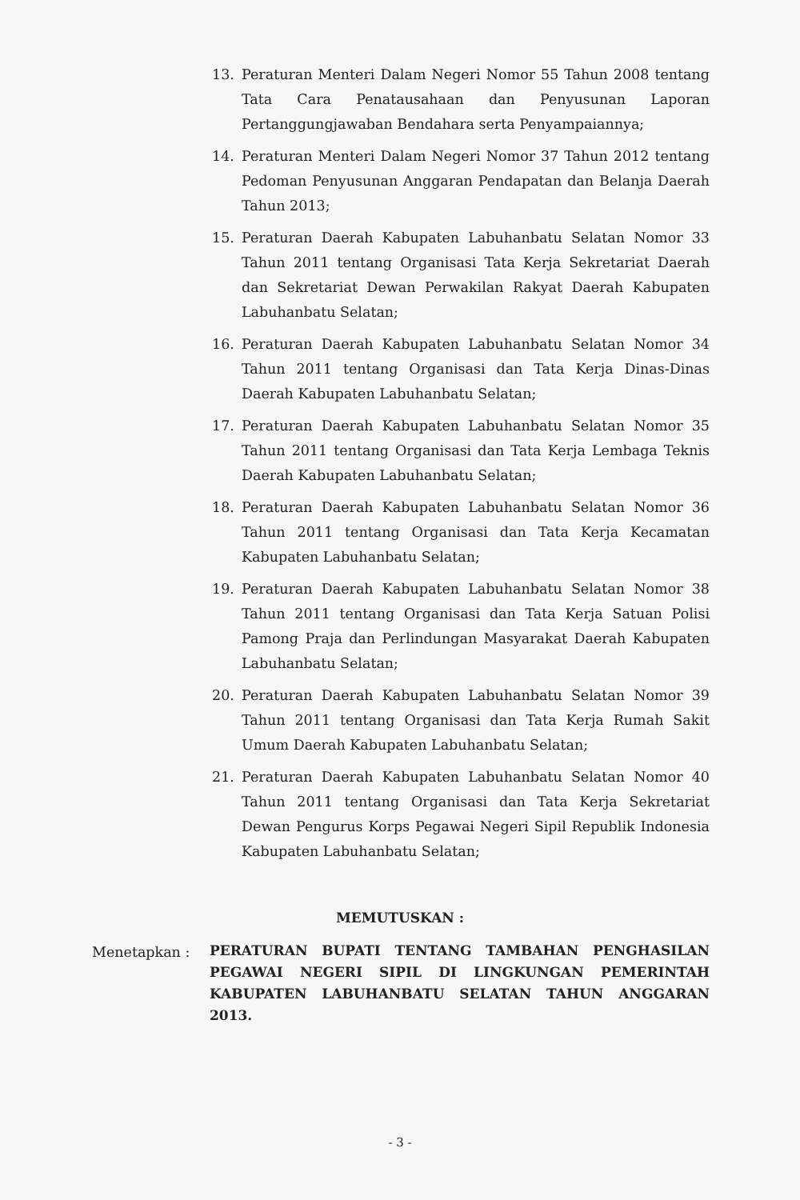13. Peraturan Menteri Dalam Negeri Nomor 55 Tahun 2008 tentang Tata Cara Penatausahaan dan Penyusunan Laporan Pertanggungjawaban Bendahara serta Penyampaiannya;
14. Peraturan Menteri Dalam Negeri Nomor 37 Tahun 2012 tentang Pedoman Penyusunan Anggaran Pendapatan dan Belanja Daerah Tahun 2013;
15. Peraturan Daerah Kabupaten Labuhanbatu Selatan Nomor 33 Tahun 2011 tentang Organisasi Tata Kerja Sekretariat Daerah dan Sekretariat Dewan Perwakilan Rakyat Daerah Kabupaten Labuhanbatu Selatan;
16. Peraturan Daerah Kabupaten Labuhanbatu Selatan Nomor 34 Tahun 2011 tentang Organisasi dan Tata Kerja Dinas-Dinas Daerah Kabupaten Labuhanbatu Selatan;
17. Peraturan Daerah Kabupaten Labuhanbatu Selatan Nomor 35 Tahun 2011 tentang Organisasi dan Tata Kerja Lembaga Teknis Daerah Kabupaten Labuhanbatu Selatan;
18. Peraturan Daerah Kabupaten Labuhanbatu Selatan Nomor 36 Tahun 2011 tentang Organisasi dan Tata Kerja Kecamatan Kabupaten Labuhanbatu Selatan;
19. Peraturan Daerah Kabupaten Labuhanbatu Selatan Nomor 38 Tahun 2011 tentang Organisasi dan Tata Kerja Satuan Polisi Pamong Praja dan Perlindungan Masyarakat Daerah Kabupaten Labuhanbatu Selatan;
20. Peraturan Daerah Kabupaten Labuhanbatu Selatan Nomor 39 Tahun 2011 tentang Organisasi dan Tata Kerja Rumah Sakit Umum Daerah Kabupaten Labuhanbatu Selatan;
21. Peraturan Daerah Kabupaten Labuhanbatu Selatan Nomor 40 Tahun 2011 tentang Organisasi dan Tata Kerja Sekretariat Dewan Pengurus Korps Pegawai Negeri Sipil Republik Indonesia Kabupaten Labuhanbatu Selatan;
MEMUTUSKAN :
Menetapkan : PERATURAN BUPATI TENTANG TAMBAHAN PENGHASILAN PEGAWAI NEGERI SIPIL DI LINGKUNGAN PEMERINTAH KABUPATEN LABUHANBATU SELATAN TAHUN ANGGARAN 2013.
- 3 -